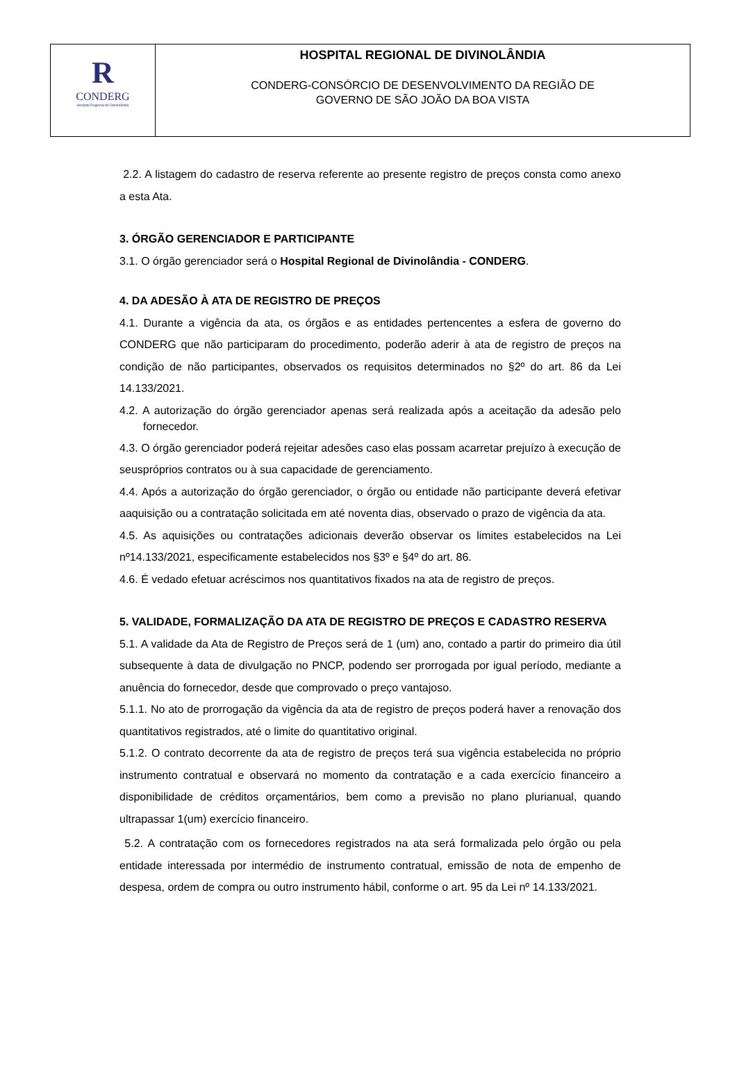| R CONDERG Hospital Regional de Divinolândia | HOSPITAL REGIONAL DE DIVINOLÂNDIA CONDERG-CONSÓRCIO DE DESENVOLVIMENTO DA REGIÃO DE GOVERNO DE SÃO JOÃO DA BOA VISTA |
2.2. A listagem do cadastro de reserva referente ao presente registro de preços consta como anexo a esta Ata.
3. ÓRGÃO GERENCIADOR E PARTICIPANTE
3.1. O órgão gerenciador será o Hospital Regional de Divinolândia - CONDERG.
4. DA ADESÃO À ATA DE REGISTRO DE PREÇOS
4.1. Durante a vigência da ata, os órgãos e as entidades pertencentes a esfera de governo do CONDERG que não participaram do procedimento, poderão aderir à ata de registro de preços na condição de não participantes, observados os requisitos determinados no §2º do art. 86 da Lei 14.133/2021.
4.2. A autorização do órgão gerenciador apenas será realizada após a aceitação da adesão pelo fornecedor.
4.3. O órgão gerenciador poderá rejeitar adesões caso elas possam acarretar prejuízo à execução de seuspróprios contratos ou à sua capacidade de gerenciamento.
4.4. Após a autorização do órgão gerenciador, o órgão ou entidade não participante deverá efetivar aaquisição ou a contratação solicitada em até noventa dias, observado o prazo de vigência da ata.
4.5. As aquisições ou contratações adicionais deverão observar os limites estabelecidos na Lei nº14.133/2021, especificamente estabelecidos nos §3º e §4º do art. 86.
4.6. É vedado efetuar acréscimos nos quantitativos fixados na ata de registro de preços.
5. VALIDADE, FORMALIZAÇÃO DA ATA DE REGISTRO DE PREÇOS E CADASTRO RESERVA
5.1. A validade da Ata de Registro de Preços será de 1 (um) ano, contado a partir do primeiro dia útil subsequente à data de divulgação no PNCP, podendo ser prorrogada por igual período, mediante a anuência do fornecedor, desde que comprovado o preço vantajoso.
5.1.1. No ato de prorrogação da vigência da ata de registro de preços poderá haver a renovação dos quantitativos registrados, até o limite do quantitativo original.
5.1.2. O contrato decorrente da ata de registro de preços terá sua vigência estabelecida no próprio instrumento contratual e observará no momento da contratação e a cada exercício financeiro a disponibilidade de créditos orçamentários, bem como a previsão no plano plurianual, quando ultrapassar 1(um) exercício financeiro.
5.2. A contratação com os fornecedores registrados na ata será formalizada pelo órgão ou pela entidade interessada por intermédio de instrumento contratual, emissão de nota de empenho de despesa, ordem de compra ou outro instrumento hábil, conforme o art. 95 da Lei nº 14.133/2021.